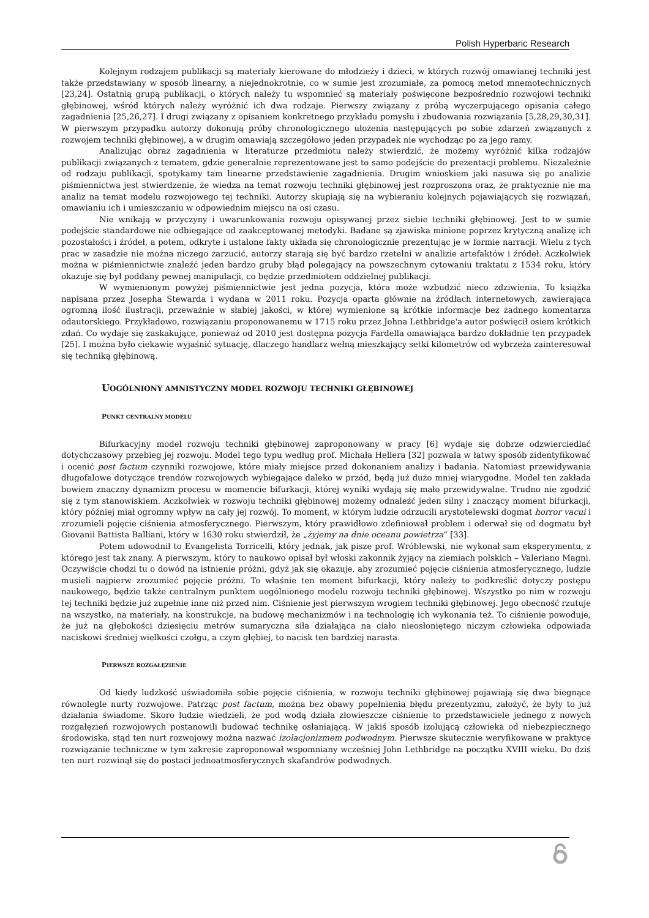Polish Hyperbaric Research
Kolejnym rodzajem publikacji są materiały kierowane do młodzieży i dzieci, w których rozwój omawianej techniki jest także przedstawiany w sposób linearny, a niejednokrotnie, co w sumie jest zrozumiałe, za pomocą metod mnemotechnicznych [23,24]. Ostatnią grupą publikacji, o których należy tu wspomnieć są materiały poświęcone bezpośrednio rozwojowi techniki głębinowej, wśród których należy wyróżnić ich dwa rodzaje. Pierwszy związany z próbą wyczerpującego opisania całego zagadnienia [25,26,27]. I drugi związany z opisaniem konkretnego przykładu pomysłu i zbudowania rozwiązania [5,28,29,30,31]. W pierwszym przypadku autorzy dokonują próby chronologicznego ułożenia następujących po sobie zdarzeń związanych z rozwojem techniki głębinowej, a w drugim omawiają szczegółowo jeden przypadek nie wychodząc po za jego ramy.
Analizując obraz zagadnienia w literaturze przedmiotu należy stwierdzić, że możemy wyróżnić kilka rodzajów publikacji związanych z tematem, gdzie generalnie reprezentowane jest to samo podejście do prezentacji problemu. Niezależnie od rodzaju publikacji, spotykamy tam linearne przedstawienie zagadnienia. Drugim wnioskiem jaki nasuwa się po analizie piśmiennictwa jest stwierdzenie, że wiedza na temat rozwoju techniki głębinowej jest rozproszona oraz, że praktycznie nie ma analiz na temat modelu rozwojowego tej techniki. Autorzy skupiają się na wybieraniu kolejnych pojawiających się rozwiązań, omawianiu ich i umieszczaniu w odpowiednim miejscu na osi czasu.
Nie wnikają w przyczyny i uwarunkowania rozwoju opisywanej przez siebie techniki głębinowej. Jest to w sumie podejście standardowe nie odbiegające od zaakceptowanej metodyki. Badane są zjawiska minione poprzez krytyczną analizę ich pozostałości i źródeł, a potem, odkryte i ustalone fakty układa się chronologicznie prezentując je w formie narracji. Wielu z tych prac w zasadzie nie można niczego zarzucić, autorzy starają się być bardzo rzetelni w analizie artefaktów i źródeł. Aczkolwiek można w piśmiennictwie znaleźć jeden bardzo gruby błąd polegający na powszechnym cytowaniu traktatu z 1534 roku, który okazuje się był poddany pewnej manipulacji, co będzie przedmiotem oddzielnej publikacji.
W wymienionym powyżej piśmiennictwie jest jedna pozycja, która może wzbudzić nieco zdziwienia. To książka napisana przez Josepha Stewarda i wydana w 2011 roku. Pozycja oparta głównie na źródłach internetowych, zawierająca ogromną ilość ilustracji, przeważnie w słabiej jakości, w której wymienione są krótkie informacje bez żadnego komentarza odautorskiego. Przykładowo, rozwiązaniu proponowanemu w 1715 roku przez Johna Lethbridge'a autor poświęcił osiem krótkich zdań. Co wydaje się zaskakujące, ponieważ od 2010 jest dostępna pozycja Fardella omawiająca bardzo dokładnie ten przypadek [25]. I można było ciekawie wyjaśnić sytuację, dlaczego handlarz wełną mieszkający setki kilometrów od wybrzeża zainteresował się techniką głębinową.
UOGÓLNIONY AMNISTYCZNY MODEL ROZWOJU TECHNIKI GŁĘBINOWEJ
PUNKT CENTRALNY MODELU
Bifurkacyjny model rozwoju techniki głębinowej zaproponowany w pracy [6] wydaje się dobrze odzwierciedlać dotychczasowy przebieg jej rozwoju. Model tego typu według prof. Michała Hellera [32] pozwala w łatwy sposób zidentyfikować i ocenić post factum czynniki rozwojowe, które miały miejsce przed dokonaniem analizy i badania. Natomiast przewidywania długofalowe dotyczące trendów rozwojowych wybiegające daleko w przód, będą już dużo mniej wiarygodne. Model ten zakłada bowiem znaczny dynamizm procesu w momencie bifurkacji, której wyniki wydają się mało przewidywalne. Trudno nie zgodzić się z tym stanowiskiem. Aczkolwiek w rozwoju techniki głębinowej możemy odnaleźć jeden silny i znaczący moment bifurkacji, który później miał ogromny wpływ na cały jej rozwój. To moment, w którym ludzie odrzucili arystotelewski dogmat horror vacui i zrozumieli pojęcie ciśnienia atmosferycznego. Pierwszym, który prawidłowo zdefiniował problem i oderwał się od dogmatu był Giovanii Battista Balliani, który w 1630 roku stwierdził, że „żyjemy na dnie oceanu powietrza” [33].
Potem udowodnił to Evangelista Torricelli, który jednak, jak pisze prof. Wróblewski, nie wykonał sam eksperymentu, z którego jest tak znany. A pierwszym, który to naukowo opisał był włoski zakonnik żyjący na ziemiach polskich – Valeriano Magni. Oczywiście chodzi tu o dowód na istnienie próżni, gdyż jak się okazuje, aby zrozumieć pojęcie ciśnienia atmosferycznego, ludzie musieli najpierw zrozumieć pojęcie próżni. To właśnie ten moment bifurkacji, który należy to podkreślić dotyczy postępu naukowego, będzie także centralnym punktem uogólnionego modelu rozwoju techniki głębinowej. Wszystko po nim w rozwoju tej techniki będzie już zupełnie inne niż przed nim. Ciśnienie jest pierwszym wrogiem techniki głębinowej. Jego obecność rzutuje na wszystko, na materiały, na konstrukcje, na budowę mechanizmów i na technologię ich wykonania też. To ciśnienie powoduje, że już na głębokości dziesięciu metrów sumaryczna siła działająca na ciało nieosłoniętego niczym człowieka odpowiada naciskowi średniej wielkości czołgu, a czym głębiej, to nacisk ten bardziej narasta.
PIERWSZE ROZGAŁĘZIENIE
Od kiedy ludzkość uświadomiła sobie pojęcie ciśnienia, w rozwoju techniki głębinowej pojawiają się dwa biegnące równolegle nurty rozwojowe. Patrząc post factum, można bez obawy popełnienia błędu prezentyzmu, założyć, że były to już działania świadome. Skoro ludzie wiedzieli, że pod wodą działa złowieszcze ciśnienie to przedstawiciele jednego z nowych rozgałęzień rozwojowych postanowili budować technikę osłaniającą. W jakiś sposób izolującą człowieka od niebezpiecznego środowiska, stąd ten nurt rozwojowy można nazwać izolacjonizmem podwodnym. Pierwsze skutecznie weryfikowane w praktyce rozwiązanie techniczne w tym zakresie zaproponował wspomniany wcześniej John Lethbridge na początku XVIII wieku. Do dziś ten nurt rozwinął się do postaci jednoatmosferycznych skafandrów podwodnych.